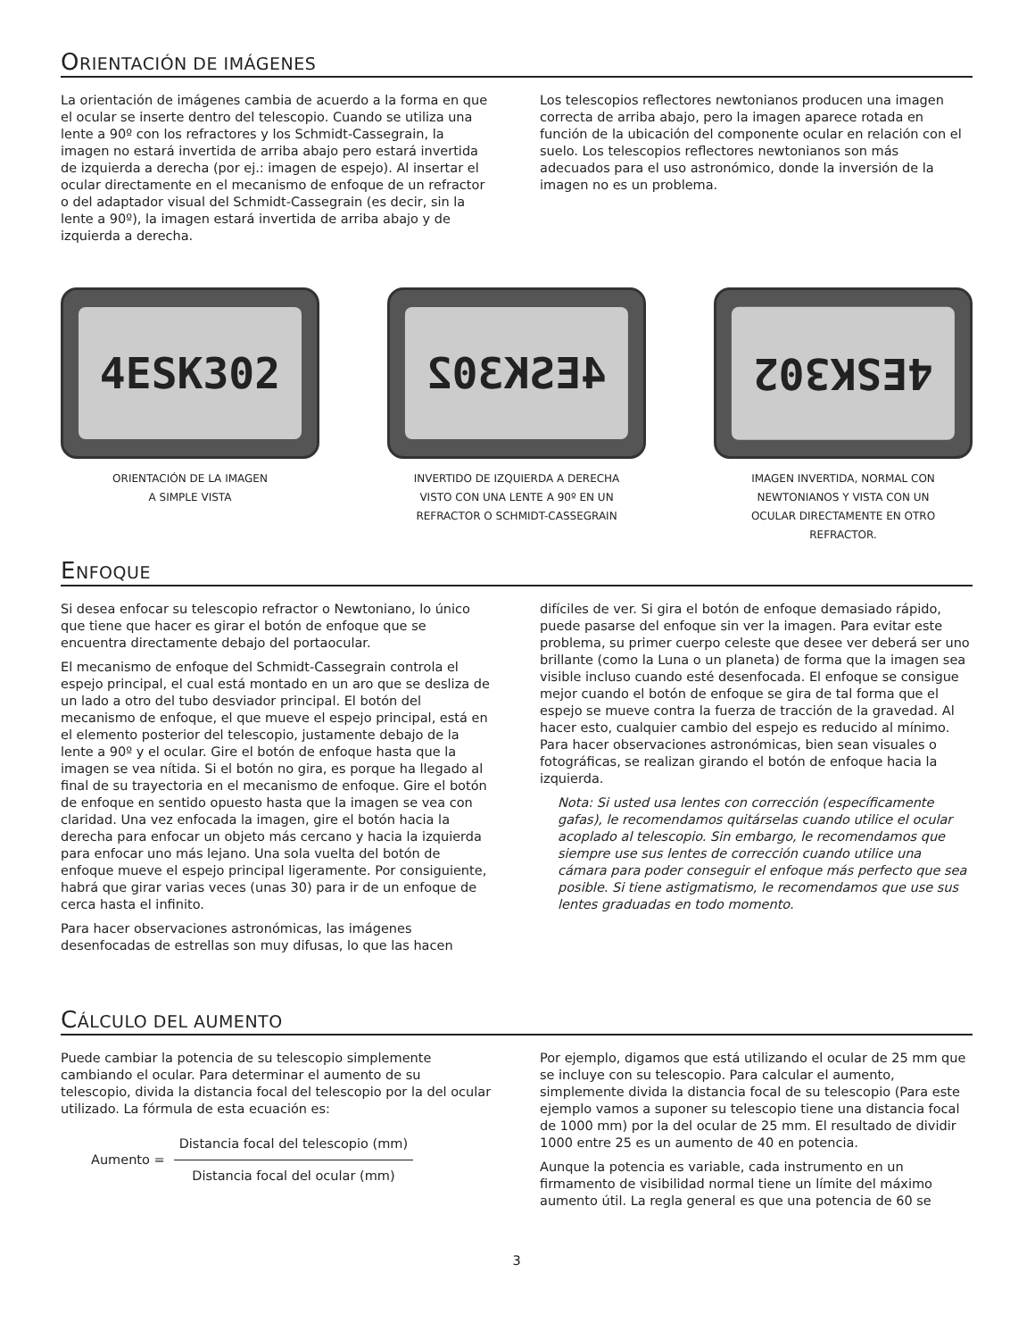ORIENTACIÓN DE IMÁGENES
La orientación de imágenes cambia de acuerdo a la forma en que el ocular se inserte dentro del telescopio. Cuando se utiliza una lente a 90º con los refractores y los Schmidt-Cassegrain, la imagen no estará invertida de arriba abajo pero estará invertida de izquierda a derecha (por ej.: imagen de espejo). Al insertar el ocular directamente en el mecanismo de enfoque de un refractor o del adaptador visual del Schmidt-Cassegrain (es decir, sin la lente a 90º), la imagen estará invertida de arriba abajo y de izquierda a derecha.
Los telescopios reflectores newtonianos producen una imagen correcta de arriba abajo, pero la imagen aparece rotada en función de la ubicación del componente ocular en relación con el suelo. Los telescopios reflectores newtonianos son más adecuados para el uso astronómico, donde la inversión de la imagen no es un problema.
4ESK302
ORIENTACIÓN DE LA IMAGEN
A SIMPLE VISTA
4ESK302
INVERTIDO DE IZQUIERDA A DERECHA
VISTO CON UNA LENTE A 90º EN UN
REFRACTOR O SCHMIDT-CASSEGRAIN
4ESK302
IMAGEN INVERTIDA, NORMAL CON
NEWTONIANOS Y VISTA CON UN
OCULAR DIRECTAMENTE EN OTRO
REFRACTOR.
ENFOQUE
Si desea enfocar su telescopio refractor o Newtoniano, lo único que tiene que hacer es girar el botón de enfoque que se encuentra directamente debajo del portaocular.
El mecanismo de enfoque del Schmidt-Cassegrain controla el espejo principal, el cual está montado en un aro que se desliza de un lado a otro del tubo desviador principal. El botón del mecanismo de enfoque, el que mueve el espejo principal, está en el elemento posterior del telescopio, justamente debajo de la lente a 90º y el ocular. Gire el botón de enfoque hasta que la imagen se vea nítida. Si el botón no gira, es porque ha llegado al final de su trayectoria en el mecanismo de enfoque. Gire el botón de enfoque en sentido opuesto hasta que la imagen se vea con claridad. Una vez enfocada la imagen, gire el botón hacia la derecha para enfocar un objeto más cercano y hacia la izquierda para enfocar uno más lejano. Una sola vuelta del botón de enfoque mueve el espejo principal ligeramente. Por consiguiente, habrá que girar varias veces (unas 30) para ir de un enfoque de cerca hasta el infinito.
Para hacer observaciones astronómicas, las imágenes desenfocadas de estrellas son muy difusas, lo que las hacen
difíciles de ver. Si gira el botón de enfoque demasiado rápido, puede pasarse del enfoque sin ver la imagen. Para evitar este problema, su primer cuerpo celeste que desee ver deberá ser uno brillante (como la Luna o un planeta) de forma que la imagen sea visible incluso cuando esté desenfocada. El enfoque se consigue mejor cuando el botón de enfoque se gira de tal forma que el espejo se mueve contra la fuerza de tracción de la gravedad. Al hacer esto, cualquier cambio del espejo es reducido al mínimo. Para hacer observaciones astronómicas, bien sean visuales o fotográficas, se realizan girando el botón de enfoque hacia la izquierda.
Nota: Si usted usa lentes con corrección (específicamente gafas), le recomendamos quitárselas cuando utilice el ocular acoplado al telescopio. Sin embargo, le recomendamos que siempre use sus lentes de corrección cuando utilice una cámara para poder conseguir el enfoque más perfecto que sea posible. Si tiene astigmatismo, le recomendamos que use sus lentes graduadas en todo momento.
CÁLCULO DEL AUMENTO
Puede cambiar la potencia de su telescopio simplemente cambiando el ocular. Para determinar el aumento de su telescopio, divida la distancia focal del telescopio por la del ocular utilizado. La fórmula de esta ecuación es:
Aumento =
Distancia focal del telescopio (mm)
Distancia focal del ocular (mm)
Por ejemplo, digamos que está utilizando el ocular de 25 mm que se incluye con su telescopio. Para calcular el aumento, simplemente divida la distancia focal de su telescopio (Para este ejemplo vamos a suponer su telescopio tiene una distancia focal de 1000 mm) por la del ocular de 25 mm. El resultado de dividir 1000 entre 25 es un aumento de 40 en potencia.
Aunque la potencia es variable, cada instrumento en un firmamento de visibilidad normal tiene un límite del máximo aumento útil. La regla general es que una potencia de 60 se
3